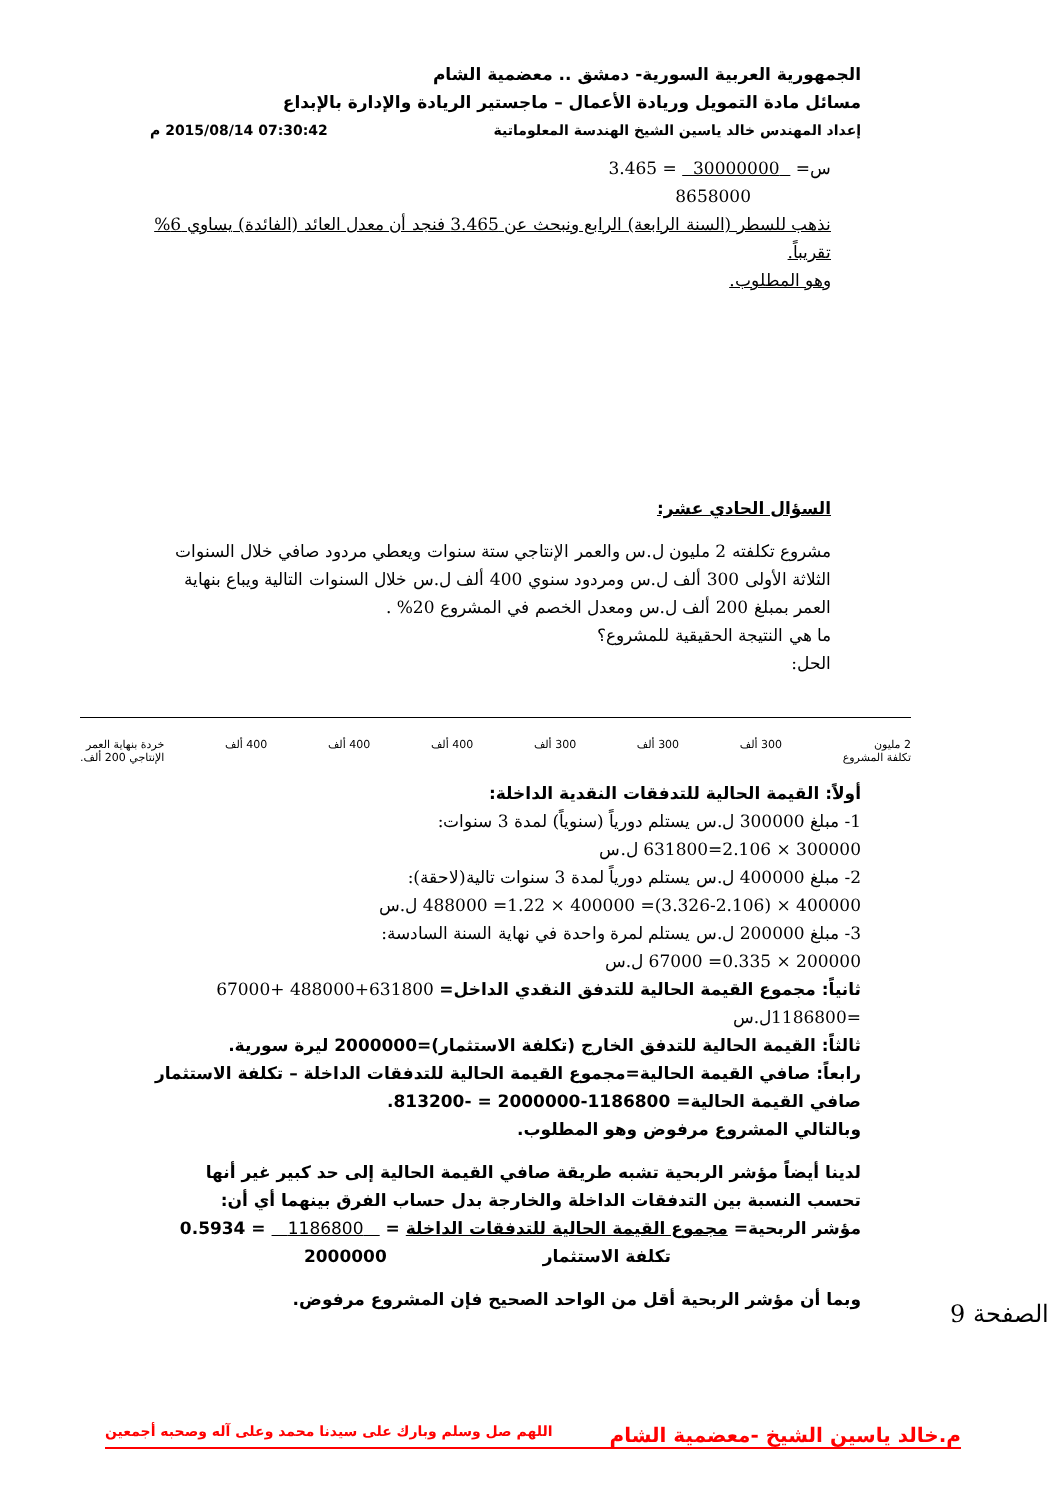الجمهورية العربية السورية- دمشق .. معضمية الشام
مسائل مادة التمويل وريادة الأعمال – ماجستير الريادة والإدارة بالإبداع
إعداد المهندس خالد ياسين الشيخ الهندسة المعلوماتية
07:30:42 2015/08/14 م
س= 30000000 = 3.465
8658000
نذهب للسطر (السنة الرابعة) الرابع ونبحث عن 3.465 فنجد أن معدل العائد (الفائدة) يساوي 6% تقريباً.
وهو المطلوب.
السؤال الحادي عشر:
مشروع تكلفته 2 مليون ل.س والعمر الإنتاجي ستة سنوات ويعطي مردود صافي خلال السنوات الثلاثة الأولى 300 ألف ل.س ومردود سنوي 400 ألف ل.س خلال السنوات التالية ويباع بنهاية العمر بمبلغ 200 ألف ل.س ومعدل الخصم في المشروع 20% .
ما هي النتيجة الحقيقية للمشروع؟
الحل:
2 مليون
تكلفة المشروع 300 ألف 300 ألف 300 ألف 400 ألف 400 ألف 400 ألف خردة بنهاية العمر
الإنتاجي 200 ألف.
أولاً: القيمة الحالية للتدفقات النقدية الداخلة:
1- مبلغ 300000 ل.س يستلم دورياً (سنوياً) لمدة 3 سنوات:
300000 × 2.106=631800 ل.س
2- مبلغ 400000 ل.س يستلم دورياً لمدة 3 سنوات تالية(لاحقة):
400000 × (3.326-2.106)= 400000 × 1.22= 488000 ل.س
3- مبلغ 200000 ل.س يستلم لمرة واحدة في نهاية السنة السادسة:
200000 × 0.335= 67000 ل.س
ثانياً: مجموع القيمة الحالية للتدفق النقدي الداخل= 631800+488000 +67000 =1186800ل.س
ثالثاً: القيمة الحالية للتدفق الخارج (تكلفة الاستثمار)=2000000 ليرة سورية.
رابعاً: صافي القيمة الحالية=مجموع القيمة الحالية للتدفقات الداخلة – تكلفة الاستثمار
صافي القيمة الحالية= 1186800-2000000 = -813200.
وبالتالي المشروع مرفوض وهو المطلوب.
لدينا أيضاً مؤشر الربحية تشبه طريقة صافي القيمة الحالية إلى حد كبير غير أنها تحسب النسبة بين التدفقات الداخلة والخارجة بدل حساب الفرق بينهما أي أن:
مؤشر الربحية= مجموع القيمة الحالية للتدفقات الداخلة = 1186800 = 0.5934
تكلفة الاستثمار 2000000
وبما أن مؤشر الربحية أقل من الواحد الصحيح فإن المشروع مرفوض.
م.خالد ياسين الشيخ -معضمية الشام اللهم صل وسلم وبارك على سيدنا محمد وعلى آله وصحبه أجمعين
الصفحة 9